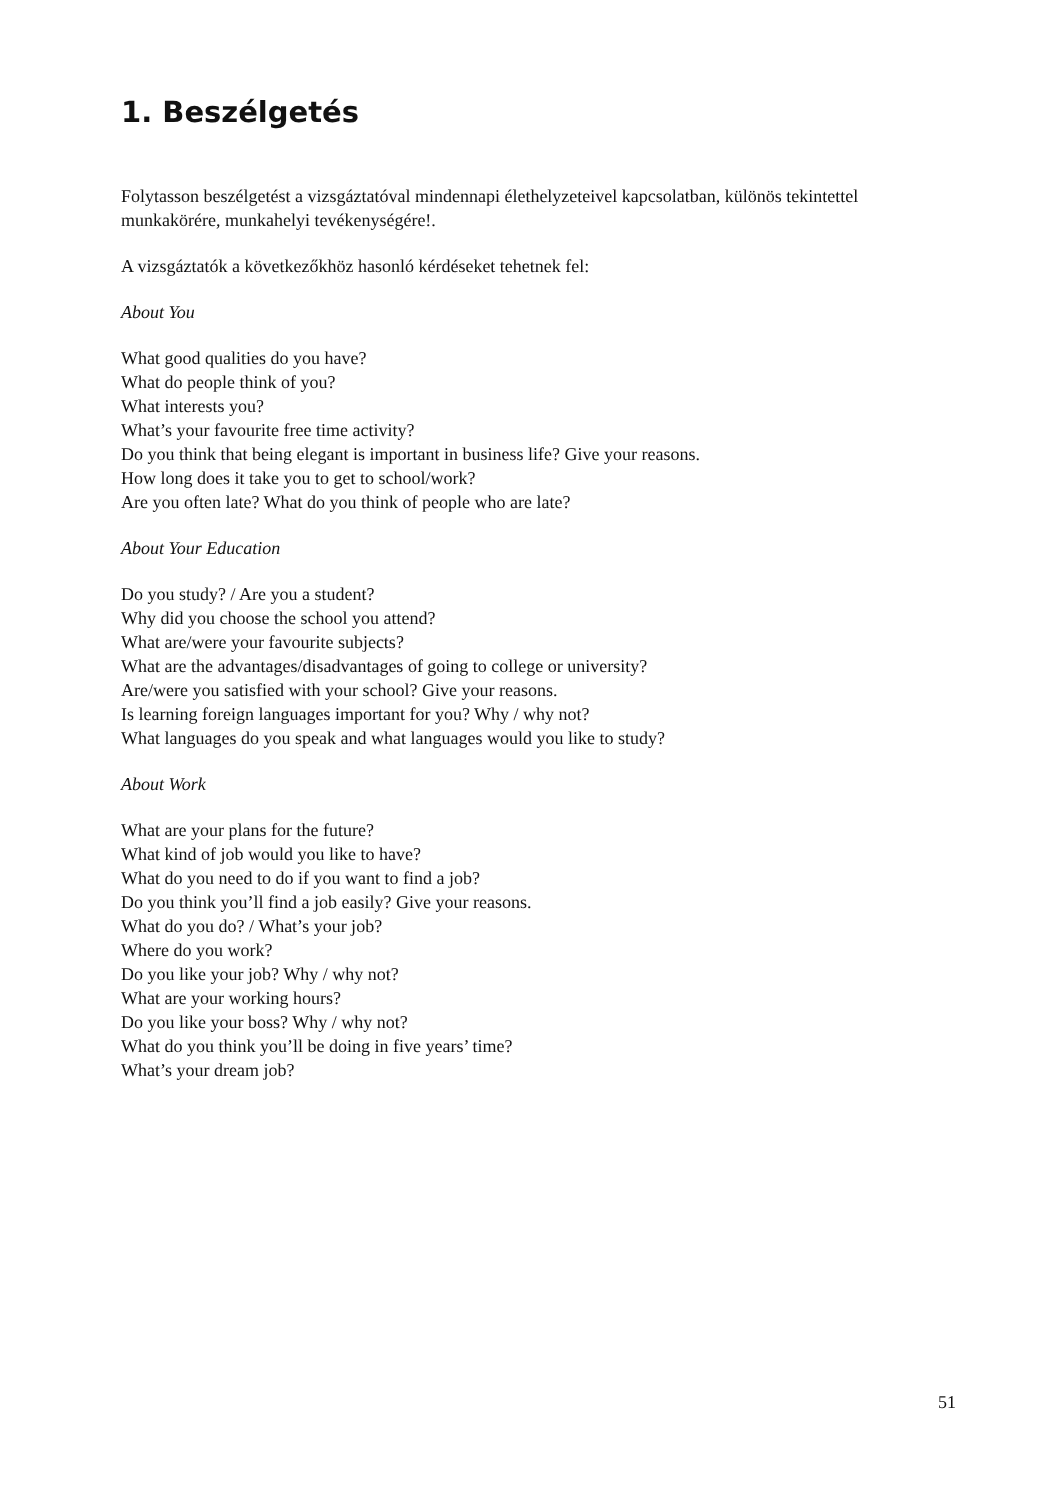1. Beszélgetés
Folytasson beszélgetést a vizsgáztatóval mindennapi élethelyzeteivel kapcsolatban, különös tekintettel munkakörére, munkahelyi tevékenységére!.
A vizsgáztatók a következőkhöz hasonló kérdéseket tehetnek fel:
About You
What good qualities do you have?
What do people think of you?
What interests you?
What’s your favourite free time activity?
Do you think that being elegant is important in business life? Give your reasons.
How long does it take you to get to school/work?
Are you often late? What do you think of people who are late?
About Your Education
Do you study? / Are you a student?
Why did you choose the school you attend?
What are/were your favourite subjects?
What are the advantages/disadvantages of going to college or university?
Are/were you satisfied with your school? Give your reasons.
Is learning foreign languages important for you? Why / why not?
What languages do you speak and what languages would you like to study?
About Work
What are your plans for the future?
What kind of job would you like to have?
What do you need to do if you want to find a job?
Do you think you’ll find a job easily? Give your reasons.
What do you do? / What’s your job?
Where do you work?
Do you like your job? Why / why not?
What are your working hours?
Do you like your boss? Why / why not?
What do you think you’ll be doing in five years’ time?
What’s your dream job?
51